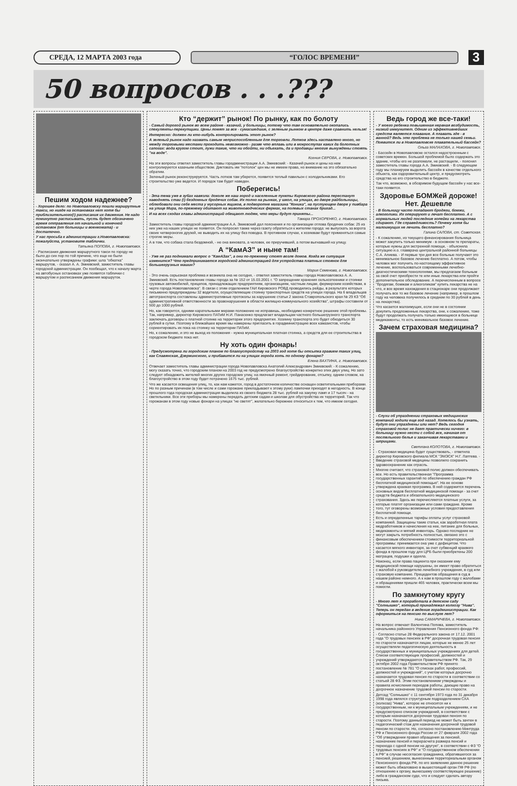СРЕДА, 12 МАРТА 2003 года “ГОЛОС ВРЕМЕНИ”
3
50 вопросов . . .???
Пешим ходом надежнее?
- Хорошее дело: по Новопавловску пошли маршрутные такси, но нигде на остановках нет хотя бы приблизительного(!) расписания их движения. Не надо поминутно расписывать, пусть будет обозначено время отправления от начальной и конечной остановок (от больницы и военкомата) - и достаточно.
У нас просьба к администрации г.Новопавловска: пожалуйста, установите таблички.
Татьяна ПОПОВА, г. Новопавловск.
- Расписания движения маршрутного такси по городу не было до сих пор по той причине, что еще не были окончательно утверждены графики: шла "обкатка" маршрутов, - сказал А. А. Змиевский, заместитель главы городской администрации. Он пообещал, что к началу марта на автобусных остановках уже появятся таблички с маршрутом и расписанием движения маршруток.
Кто “держит” рынок! По рынку, как по болоту
- Самый дорогой рынок во всем районе - казачий, у больницы, потому что там основательно окопались спекулянты-перекупщики. Цены ломят за все - сумасшедшие, с зеленым рынком в центре даже сравнить нельзя!
Интересно: должен ли кто-нибудь контролировать этот рынок?
А зеленый рынок надо назвать самым неприспособленным для торговли. Лотков здесь наставлено много, но между торговыми местами проходить невозможно - разве что вплавь или в мокроступах каких да болотных сапогах: вода кругом стоит, лужи такие, что ни обойти, ни объехать, да и продавцы многие вынуждены стоять "на воде".
Ксения СЕРОВА, г. Новопавловск.
На эти вопросы ответил заместитель главы горадминистрации А.А. Змиевский: - Казачий рынок и цены на нем контролируются казачьим обществом. Диктовать им "потолок" цен мы не имеем права, но внимание на это обязательно обратим.
Зеленый рынок реконструируется. Часть лотков там уберется, появится теплый павильон с холодильниками. Его строительство уже ведется. И порядок там будет наведен.
Поберегись!
- Эта тема уже в зубах навязла: доколе же наш город и населенные пункты Кировского района перестанут наводнять стаи (!) бездомных бродячих собак. Их полно на рынках, у школ, на улицах, во дворе райбольницы, облюбовали они себе места у мусорных ящиков, в подворотне магазина "Коника", на пустующем дворе у пивбара на улице Мира, по-прежнему обитают на животноводческих фермах, на полевых станах бригад...
И на всех сходах главы администраций обещают людям, что меры будут приняты...
Тамара ПРОХОРЕНКО, г. Новопавловск.
Заместитель главы городской администрации А.А. Змиевский дал пояснения и по организации отлова бродячих собак: 25 из них уже на наших улицах не появятся. Он попросил также через газету обратиться к жителям города: не выпускать за ворота своих четвероногих друзей, не выводить их на улицу без поводка. В противном случае, к хозяевам будут применяться самые строгие меры.
А в том, что собака стала бездомной, - не она виновата, а человек, ее приручивший, а потом выгнавший на улицу.
А “КамАЗ” и ныне там!
- Уже не раз поднимали вопрос о "КамАЗах", а они по-прежнему стоят возле домов. Когда же ситуация изменится? Что предпринимается городской администрацией для устройства платных стоянок для большегрузных машин?
Мария Семенова, г. Новопавловск.
- Это очень серьезная проблема и возникла она не сегодня, - ответил заместитель главы города Новопавловска А. А. Змиевский. Есть постановление главы города за № 152 от 15.03.2001 г. "О запрещении хранения сельхозтехники и стоянки грузовых автомобилей, прицепов, принадлежащих предприятиям, организациям, частным лицам, фермерским хозяйствам, в черте города Новопавловска". В связи с этим отделением ГАИ Кировского РОВД проводились рейды, в результате которых письменно предупреждены 32 водителя, осуществляющие стоянку транспортных средств на улицах города. На 6 владельцев автотранспорта составлены административные протоколы за нарушение статьи 2 закона Ставропольского края № 29 КЗ "Об административной ответственности за правонарушения в области жилищно-коммунального хозяйства", штрафы составили от 500 до 1000 рублей.
Но, как говорится, одними карательными мерами положение не исправишь, необходимо конкретное решение этой проблемы. Так, например, директор Кировского ПАТиМ Н.И. Панасенко предлагает владельцам частного большегрузного транспорта заключать договоры о платной стоянке на территории этого предприятия. Хозяину транспорта это будет обходиться 30 рублей в сутки. Поэтому в ближайшее время мы намерены пригласить в горадминистрацию всех камазистов, чтобы сориентировать их пока на стоянку на территории ПАТиМ.
Но, к сожалению, и это не выход из положения - нужна муниципальная платная стоянка, а средств для ее строительства в городском бюджете пока нет.
Ну хоть один фонарь!
- Предусмотрена ли городским планом по благоустройству на 2003 год хотя бы отсыпка гравием таких улиц, как Славянская, Дзержинского, и прибавится ли на улицах города хоть по одному фонарю?
Елена ВАХТИНА, г. Новопавловск.
Отвечает заместитель главы администрации города Новопавловска Анатолий Александрович Змиевский: - К сожалению, могу сказать точно, что городским планом на 2003 год не предусмотрено благоустройство конкретно этих двух улиц. Но зато следует обнадежить жителей многих других городских улиц: на ямочный ремонт, грейдирование, отсыпку, одним словом, на благоустройство в этом году будет потрачено 1675 тыс. рублей.
Что же касается освещения улиц, то, как нам кажется, город в достаточном количестве оснащен осветительными приборами. Но по разным причинам (в том числе и сами горожане прикладывают к этому руки) лампочки приходят в негодность. В конце прошлого года городская администрация выделила из своего бюджета 28 тыс. рублей на закупку ламп и 17 тысяч - на светильники. Все эти приборы мы намерены передать детским садам и школам для обустройства их территорий. Так что горожанам в этом году новые фонари на улицах "не светят", желательно бережнее относиться к тем, что имеем сегодня.
Ведь город же все-таки!
- У моего ребенка повышенная нервная возбудимость, низкий иммунитет. Одним из эффективнейших средств является плавание. А плавать где - в ванной? Ведь это проблема не только нашей семьи. Появится ли в Новопавловске плавательный бассейн?
Ольга МАЛАХОВА, г. Новопавловск.
- Бассейн в Новопавловске остался недостроенным с советских времен. Большой проблемой было содержать это здание, чтобы его не разломали, не растащили, - пояснил заместитель главы города А.А. Змиевский. - В следующем году мы планируем выделить бассейн в качестве отдельного объекта, как оздоровительный центр, и предусмотреть средства на его строительство в бюджете.
Так что, возможно, в обозримом будущем бассейн у нас все-таки появится.
Здоровье БОМЖей дороже! Нет. Дешевле
- В больницу часто попадают бродяги, бомжи, алкоголики. Их оперируют и лечат бесплатно. А с нормальных людей последние копейки на лекарства сдирают. Где справедливость? Почему хотя бы малоимущих не лечить бесплатно?
Галина САЛОВА, ст. Советская.
- К сожалению, из текущего финансирования больница может закупить только минимум - в основном те препараты, которые нужны для экстренной помощи, - объяснила ситуацию и.о. главврача центральной районной больницы С.А. Алиева. - И первые три дня все больные получают это минимальное базовое лечение бесплатно. А потом, чтобы человек мог получить по-настоящему эффективное лечение, воспользоваться современными лечебно-диагностическими технологиями, мы предлагаем больным за свой счет приобрести те или иные лекарства или пройти дополнительное обследование. А перечисленным в вопросе "бродягам, бомжам и алкоголикам" купить лекарства не на что, и все время нахождения в стационаре они продолжают получать все то же базовое лечение (например, в прошлом году на человека получилось в среднем по 30 рублей в день на лекарства).
Что касается малоимущих, если они не в состоянии докупить предложенные лекарства, они, к сожалению, тоже будут продолжать получать только имеющиеся в больнице медикаменты, то есть минимальное базовое лечение.
Зачем страховая медицина?
- Слухи об упразднении страховых медицинских компаний ходили еще год назад. Хотелось бы узнать, будут они упразднены или нет? Ведь сегодня страховой полис не дает практически ничего: в больницу нужно нести с собой все, начиная от постельного белья и заканчивая лекарствами и шприцами.
Светлана КОЛОТОВА, г. Новопавловск.
- Страховая медицина будет существовать, - ответила директор Кировского филиала МСК "ЭМЭСК" Н.Г. Лаптева. - Введение страховой медицины позволило сохранить здравоохранение как отрасль.
Многие считают, что страховой полис должен обеспечивать все. Но есть правительственная "Программа государственных гарантий по обеспечению граждан РФ бесплатной медицинской помощью". На ее основе утверждена краевая программа. В ней содержится перечень основных видов бесплатной медицинской помощи - за счет средств бюджета и обязательного медицинского страхования. Здесь же перечисляются платные услуги, за которые платят организации или сами граждане. Кроме того, тут оговорены возможные условия предоставления бесплатной помощи.
Есть и определенные тарифы оплаты услуг страховой компанией. Защищены такие статьи, как заработная плата медработников и начисления на нее, питание для больных, медикаменты и мягкий инвентарь. Однако последние не могут закрыть потребность полностью, связано это с финансовым обеспечением стоимости территориальной программы: принимается она уже с дефицитом. Что касается мягкого инвентаря, за счет субвенций краевого фонда в прошлом году для ЦРБ были приобретены 200 матрацев, подушки и одеяла.
Наконец, если права пациента при оказании ему медицинской помощи нарушены, он имеет право обратиться с жалобой к руководителю лечебного учреждения, в суд или страховую компанию. Прецедентов обращения в суд в нашем районе немного. А к нам в прошлом году с жалобами и обращениями пришли 465 человек, практически всем мы помогли.
По замкнутому кругу
- Много лет я проработала в детском саду "Солнышко", который принадлежал колхозу "Нива". Теперь он передан в ведение горадминистрации. Как оформиться на пенсию по выслуге лет?
Нина САМАРИЧЕВА, г. Новопавловск.
На вопрос отвечает Валентина Попова, заместитель начальника районного Управления Пенсионного фонда РФ:
- Согласно статье 28 Федерального закона от 17.12. 2001 года "О трудовых пенсиях в РФ" досрочная трудовая пенсия по старости назначается лицам, которые не менее 25 лет осуществляли педагогическую деятельность в государственных и муниципальных учреждениях для детей. Списки соответствующих профессий, должностей и учреждений утверждаются Правительством РФ. Так, 29 октября 2002 года Правительством РФ принято постановление № 781 "О списках работ, профессий, должностей и учреждений", с учетом которых досрочно назначается трудовая пенсия по старости в соответствии со статьей 28 ФЗ. Этим постановлением утверждены и правила исчисления периодов работы, дающие право на досрочное назначение трудовой пенсии по старости.
Детсад "Солнышко" с 11 сентября 1973 года по 31 декабря 1998 года являлся структурным подразделением СХА (колхоза) "Нива", которое не относится ни к государственным, ни к муниципальным учреждениям, и не предусмотрено списком учреждений, в соответствии с которым назначается досрочная трудовая пенсия по старости. Поэтому данный период не может быть зачтен в педагогический стаж для назначения досрочной трудовой пенсии по старости. Но, согласно постановлению Минтруда РФ и Пенсионного фонда России от 27 февраля 2002 года "Об утверждении правил обращения за пенсией, назначение пенсий и перерасчета размера пенсий и перехода с одной пенсии на другую", в соответствии с ФЗ "О трудовых пенсиях в РФ" и "О государственном обеспечении в РФ" в случае несогласия гражданина, обратившегося за пенсией, решением, вынесенным территориальным органом Пенсионного фонда РФ, по его заявлению данное решение может быть обжаловано в вышестоящий орган ПФ РФ (по отношению к органу, вынесшему соответствующее решение) либо в гражданском суде, что и следует сделать автору письма.